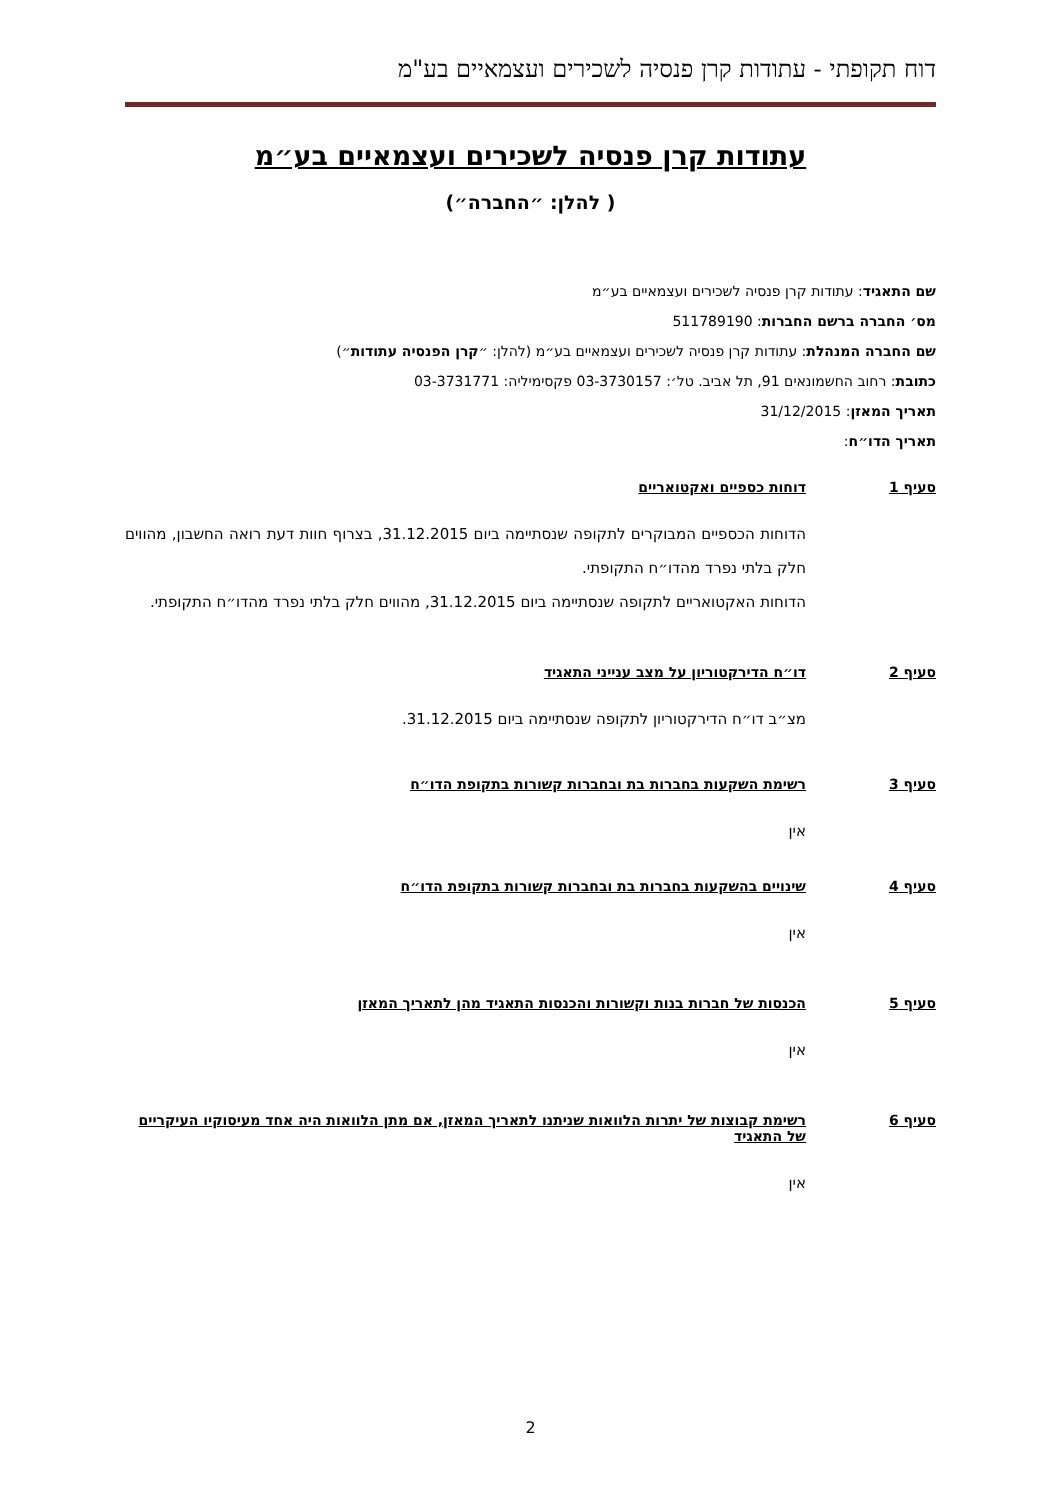דוח תקופתי - עתודות קרן פנסיה לשכירים ועצמאיים בע"מ
עתודות קרן פנסיה לשכירים ועצמאיים בע״מ
( להלן: ״החברה״)
שם התאגיד: עתודות קרן פנסיה לשכירים ועצמאיים בע״מ
מס׳ החברה ברשם החברות: 511789190
שם החברה המנהלת: עתודות קרן פנסיה לשכירים ועצמאיים בע״מ (להלן: ״קרן הפנסיה עתודות״)
כתובת: רחוב החשמונאים 91, תל אביב. טל׳: 03-3730157 פקסימיליה: 03-3731771
תאריך המאזן: 31/12/2015
תאריך הדו״ח:
סעיף 1 דוחות כספיים ואקטואריים
הדוחות הכספיים המבוקרים לתקופה שנסתיימה ביום 31.12.2015, בצרוף חוות דעת רואה החשבון, מהווים חלק בלתי נפרד מהדו״ח התקופתי.
הדוחות האקטואריים לתקופה שנסתיימה ביום 31.12.2015, מהווים חלק בלתי נפרד מהדו״ח התקופתי.
סעיף 2 דו״ח הדירקטוריון על מצב ענייני התאגיד
מצ״ב דו״ח הדירקטוריון לתקופה שנסתיימה ביום 31.12.2015.
סעיף 3 רשימת השקעות בחברות בת ובחברות קשורות בתקופת הדו״ח
אין
סעיף 4 שינויים בהשקעות בחברות בת ובחברות קשורות בתקופת הדו״ח
אין
סעיף 5 הכנסות של חברות בנות וקשורות והכנסות התאגיד מהן לתאריך המאזן
אין
סעיף 6 רשימת קבוצות של יתרות הלוואות שניתנו לתאריך המאזן, אם מתן הלוואות היה אחד מעיסוקיו העיקריים של התאגיד
אין
2